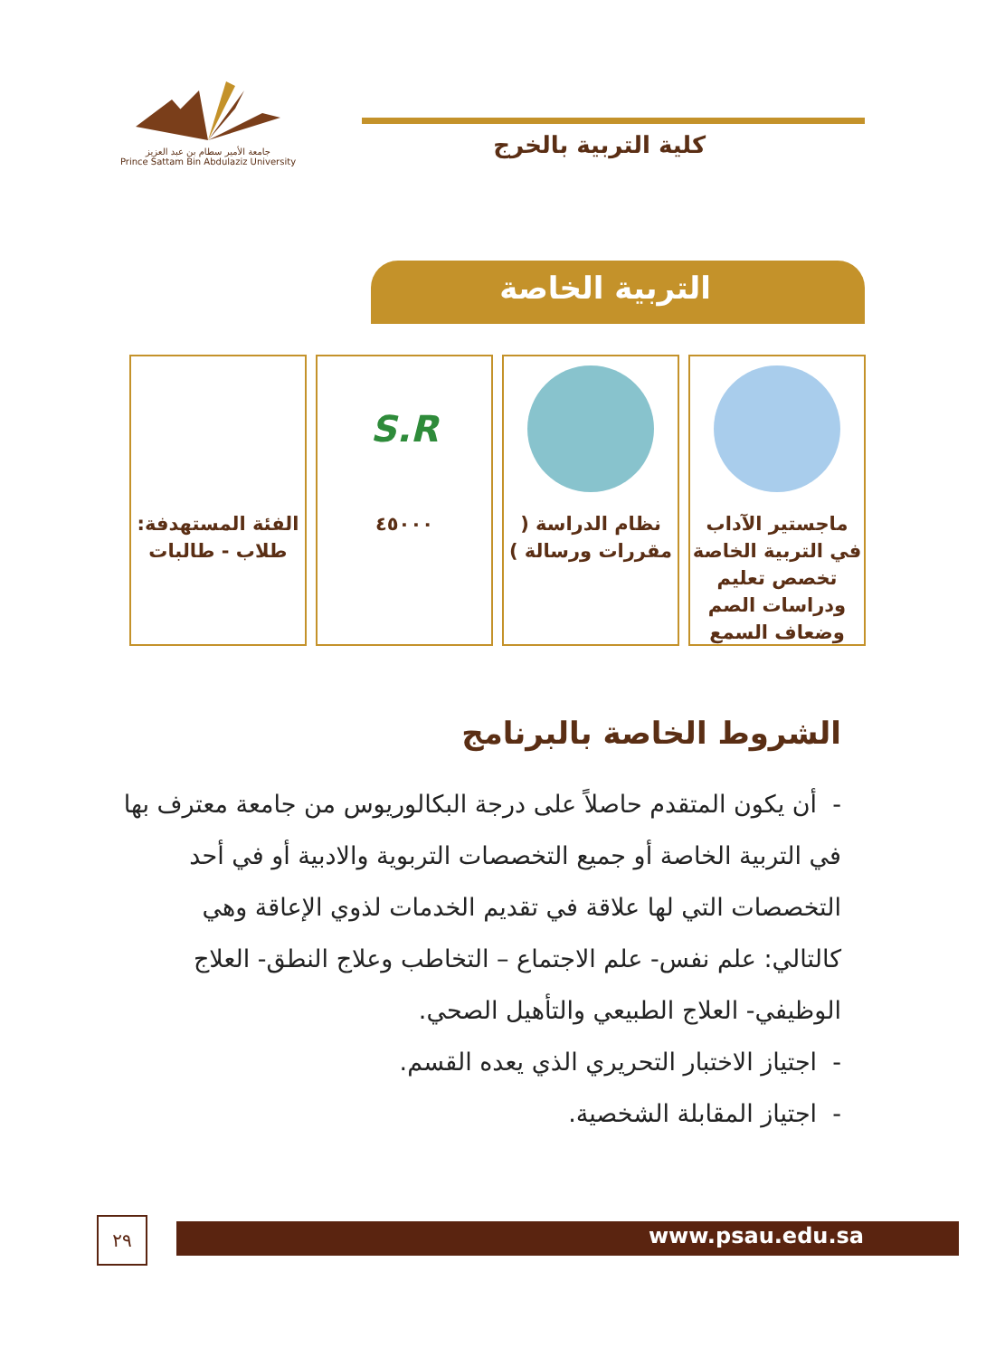جامعة الأمير سطام بن عبد العزيز
Prince Sattam Bin Abdulaziz University
كلية التربية بالخرج
التربية الخاصة
ماجستير الآداب في التربية الخاصة تخصص تعليم ودراسات الصم وضعاف السمع
نظام الدراسة ( مقررات ورسالة )
S.R
٤٥٠٠٠
الفئة المستهدفة: طلاب - طالبات
الشروط الخاصة بالبرنامج
- أن يكون المتقدم حاصلاً على درجة البكالوريوس من جامعة معترف بها في التربية الخاصة أو جميع التخصصات التربوية والادبية أو في أحد التخصصات التي لها علاقة في تقديم الخدمات لذوي الإعاقة وهي كالتالي: علم نفس- علم الاجتماع – التخاطب وعلاج النطق- العلاج الوظيفي- العلاج الطبيعي والتأهيل الصحي.
- اجتياز الاختبار التحريري الذي يعده القسم.
- اجتياز المقابلة الشخصية.
٢٩ www.psau.edu.sa